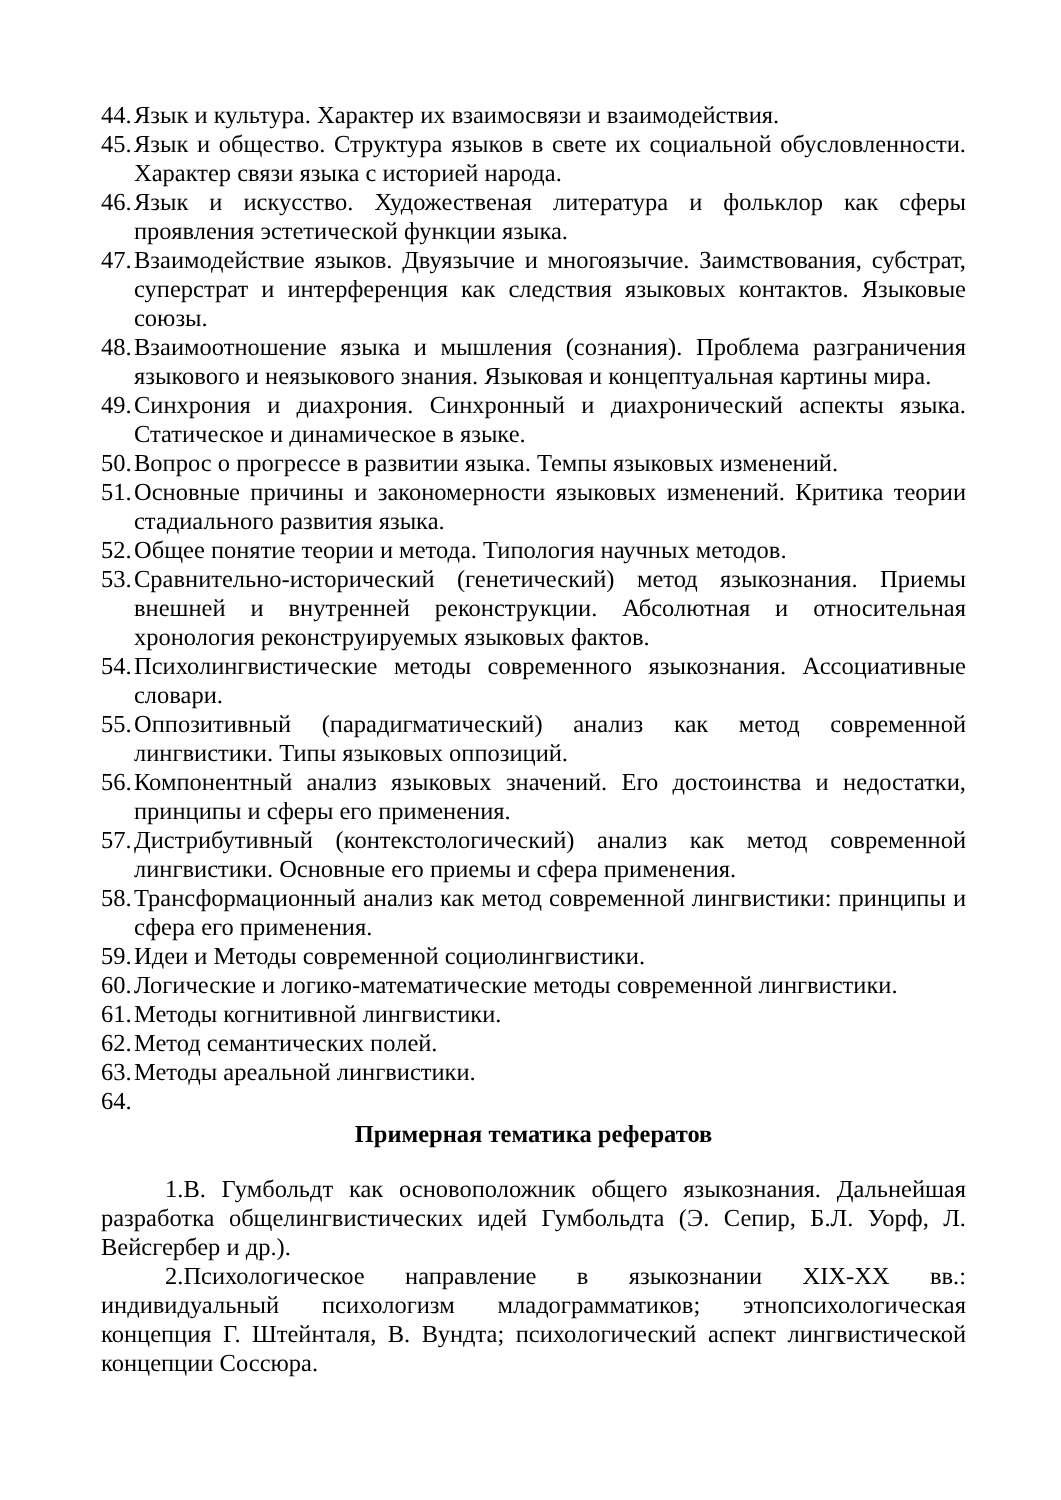44. Язык и культура. Характер их взаимосвязи и взаимодействия.
45. Язык и общество. Структура языков в свете их социальной обусловленности. Характер связи языка с историей народа.
46. Язык и искусство. Художественая литература и фольклор как сферы проявления эстетической функции языка.
47. Взаимодействие языков. Двуязычие и многоязычие. Заимствования, субстрат, суперстрат и интерференция как следствия языковых контактов. Языковые союзы.
48. Взаимоотношение языка и мышления (сознания). Проблема разграничения языкового и неязыкового знания. Языковая и концептуальная картины мира.
49. Синхрония и диахрония. Синхронный и диахронический аспекты языка. Статическое и динамическое в языке.
50. Вопрос о прогрессе в развитии языка. Темпы языковых изменений.
51. Основные причины и закономерности языковых изменений. Критика теории стадиального развития языка.
52. Общее понятие теории и метода. Типология научных методов.
53. Сравнительно-исторический (генетический) метод языкознания. Приемы внешней и внутренней реконструкции. Абсолютная и относительная хронология реконструируемых языковых фактов.
54. Психолингвистические методы современного языкознания. Ассоциативные словари.
55. Оппозитивный (парадигматический) анализ как метод современной лингвистики. Типы языковых оппозиций.
56. Компонентный анализ языковых значений. Его достоинства и недостатки, принципы и сферы его применения.
57. Дистрибутивный (контекстологический) анализ как метод современной лингвистики. Основные его приемы и сфера применения.
58. Трансформационный анализ как метод современной лингвистики: принципы и сфера его применения.
59. Идеи и Методы современной социолингвистики.
60. Логические и логико-математические методы современной лингвистики.
61. Методы когнитивной лингвистики.
62. Метод семантических полей.
63. Методы ареальной лингвистики.
64.
Примерная тематика рефератов
1.В. Гумбольдт как основоположник общего языкознания. Дальнейшая разработка общелингвистических идей Гумбольдта (Э. Сепир, Б.Л. Уорф, Л. Вейсгербер и др.).
2.Психологическое направление в языкознании XIX-XX вв.: индивидуальный психологизм младограмматиков; этнопсихологическая концепция Г. Штейнталя, В. Вундта; психологический аспект лингвистической концепции Соссюра.